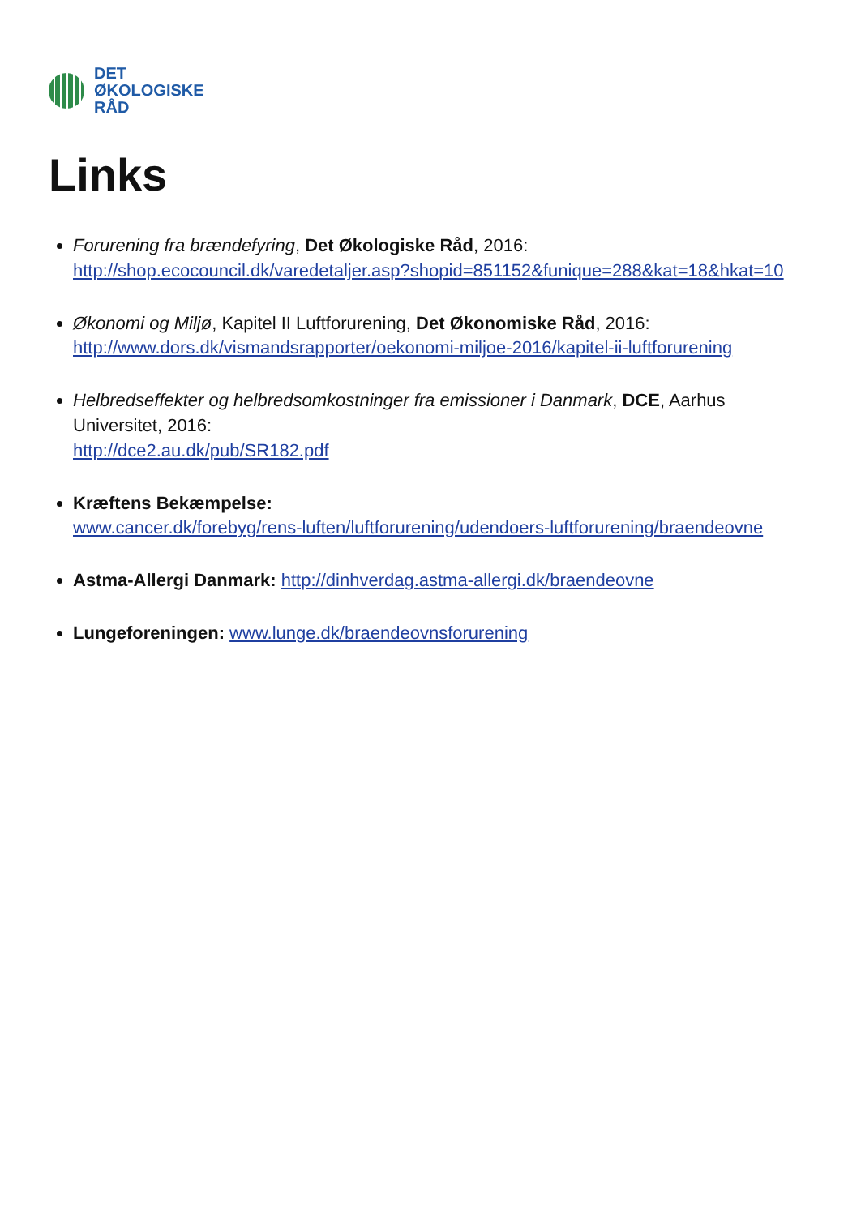DET
ØKOLOGISKE
RÅD
Links
Forurening fra brændefyring, Det Økologiske Råd, 2016:
http://shop.ecocouncil.dk/varedetaljer.asp?shopid=851152&funique=288&kat=18&hkat=10
Økonomi og Miljø, Kapitel II Luftforurening, Det Økonomiske Råd, 2016:
http://www.dors.dk/vismandsrapporter/oekonomi-miljoe-2016/kapitel-ii-luftforurening
Helbredseffekter og helbredsomkostninger fra emissioner i Danmark, DCE, Aarhus Universitet, 2016:
http://dce2.au.dk/pub/SR182.pdf
Kræftens Bekæmpelse:
www.cancer.dk/forebyg/rens-luften/luftforurening/udendoers-luftforurening/braendeovne
Astma-Allergi Danmark: http://dinhverdag.astma-allergi.dk/braendeovne
Lungeforeningen: www.lunge.dk/braendeovnsforurening